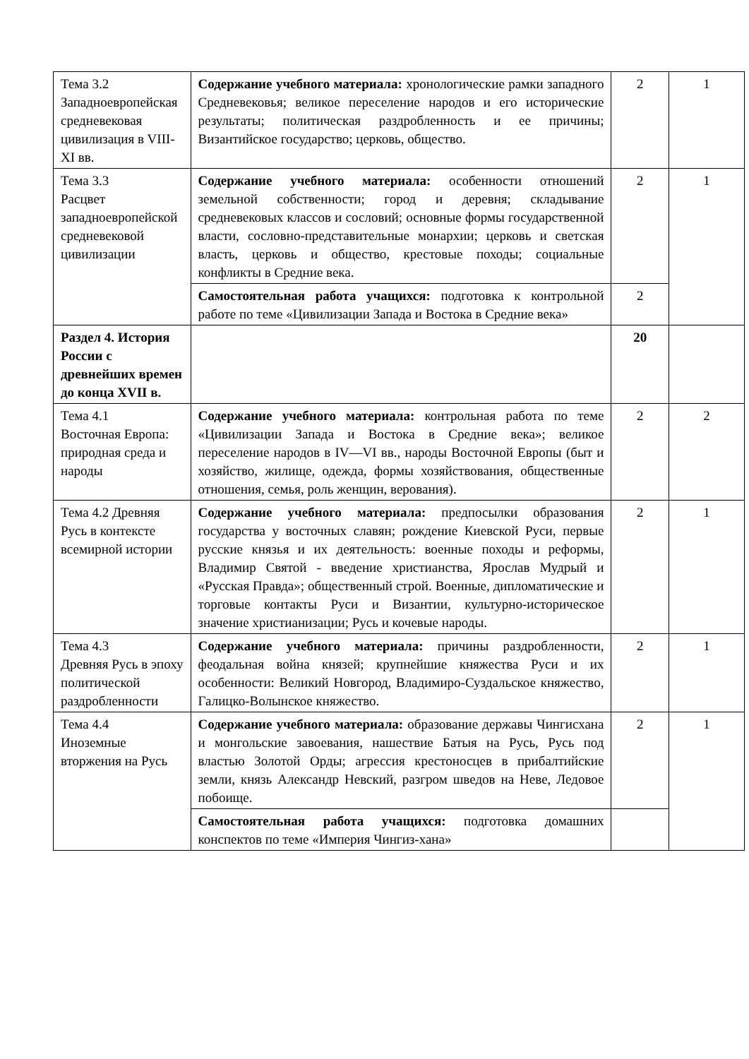| Тема 3.2 Западноевропейская средневековая цивилизация в VIII-XI вв. | Содержание учебного материала: хронологические рамки западного Средневековья; великое переселение народов и его исторические результаты; политическая раздробленность и ее причины; Византийское государство; церковь, общество. | 2 | 1 |
| Тема 3.3 Расцвет западноевропейской средневековой цивилизации | Содержание учебного материала: особенности отношений земельной собственности; город и деревня; складывание средневековых классов и сословий; основные формы государственной власти, сословно-представительные монархии; церковь и светская власть, церковь и общество, крестовые походы; социальные конфликты в Средние века. | 2 | 1 |
| | Самостоятельная работа учащихся: подготовка к контрольной работе по теме «Цивилизации Запада и Востока в Средние века» | 2 | |
| Раздел 4. История России с древнейших времен до конца XVII в. | | 20 | |
| Тема 4.1 Восточная Европа: природная среда и народы | Содержание учебного материала: контрольная работа по теме «Цивилизации Запада и Востока в Средние века»; великое переселение народов в IV—VI вв., народы Восточной Европы (быт и хозяйство, жилище, одежда, формы хозяйствования, общественные отношения, семья, роль женщин, верования). | 2 | 2 |
| Тема 4.2 Древняя Русь в контексте всемирной истории | Содержание учебного материала: предпосылки образования государства у восточных славян; рождение Киевской Руси, первые русские князья и их деятельность: военные походы и реформы, Владимир Святой - введение христианства, Ярослав Мудрый и «Русская Правда»; общественный строй. Военные, дипломатические и торговые контакты Руси и Византии, культурно-историческое значение христианизации; Русь и кочевые народы. | 2 | 1 |
| Тема 4.3 Древняя Русь в эпоху политической раздробленности | Содержание учебного материала: причины раздробленности, феодальная война князей; крупнейшие княжества Руси и их особенности: Великий Новгород, Владимиро-Суздальское княжество, Галицко-Волынское княжество. | 2 | 1 |
| Тема 4.4 Иноземные вторжения на Русь | Содержание учебного материала: образование державы Чингисхана и монгольские завоевания, нашествие Батыя на Русь, Русь под властью Золотой Орды; агрессия крестоносцев в прибалтийские земли, князь Александр Невский, разгром шведов на Неве, Ледовое побоище. | 2 | 1 |
| | Самостоятельная работа учащихся: подготовка домашних конспектов по теме «Империя Чингиз-хана» | | |